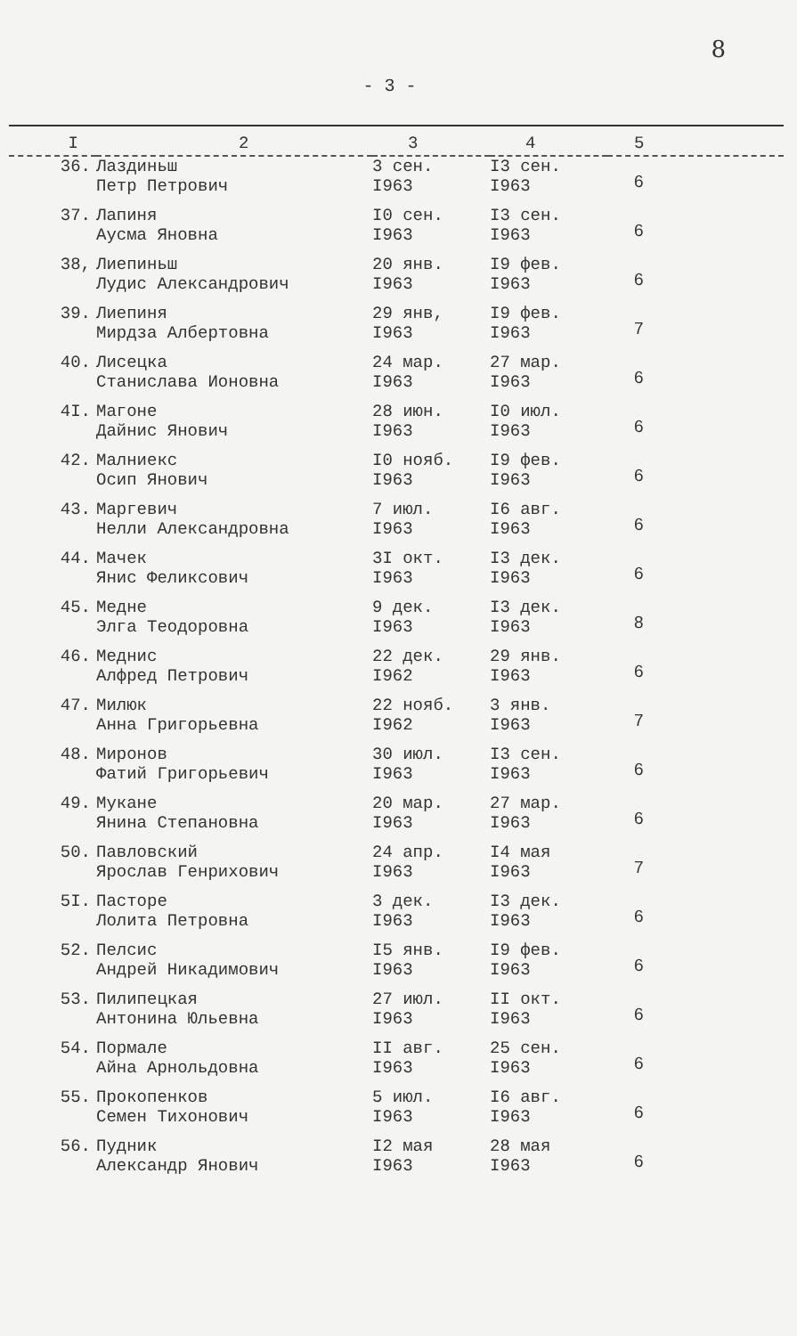- 3 -
8
| I | 2 | 3 | 4 | 5 |
| --- | --- | --- | --- | --- |
| 36. | Лаздиньш Петр Петрович | 3 сен. I963 | I3 сен. I963 | 6 |
| 37. | Лапиня Аусма Яновна | I0 сен. I963 | I3 сен. I963 | 6 |
| 38, | Лиепиньш Лудис Александрович | 20 янв. I963 | I9 фев. I963 | 6 |
| 39. | Лиепиня Мирдза Албертовна | 29 янв, I963 | I9 фев. I963 | 7 |
| 40. | Лисецка Станислава Ионовна | 24 мар. I963 | 27 мар. I963 | 6 |
| 4I. | Магоне Дайнис Янович | 28 июн. I963 | I0 июл. I963 | 6 |
| 42. | Малниекс Осип Янович | I0 нояб. I963 | I9 фев. I963 | 6 |
| 43. | Маргевич Нелли Александровна | 7 июл. I963 | I6 авг. I963 | 6 |
| 44. | Мачек Янис Феликсович | 3I окт. I963 | I3 дек. I963 | 6 |
| 45. | Медне Элга Теодоровна | 9 дек. I963 | I3 дек. I963 | 8 |
| 46. | Меднис Алфред Петрович | 22 дек. I962 | 29 янв. I963 | 6 |
| 47. | Милюк Анна Григорьевна | 22 нояб. I962 | 3 янв. I963 | 7 |
| 48. | Миронов Фатий Григорьевич | 30 июл. I963 | I3 сен. I963 | 6 |
| 49. | Мукане Янина Степановна | 20 мар. I963 | 27 мар. I963 | 6 |
| 50. | Павловский Ярослав Генрихович | 24 апр. I963 | I4 мая I963 | 7 |
| 5I. | Пасторе Лолита Петровна | 3 дек. I963 | I3 дек. I963 | 6 |
| 52. | Пелсис Андрей Никадимович | I5 янв. I963 | I9 фев. I963 | 6 |
| 53. | Пилипецкая Антонина Юльевна | 27 июл. I963 | II окт. I963 | 6 |
| 54. | Пормале Айна Арнольдовна | II авг. I963 | 25 сен. I963 | 6 |
| 55. | Прокопенков Семен Тихонович | 5 июл. I963 | I6 авг. I963 | 6 |
| 56. | Пудник Александр Янович | I2 мая I963 | 28 мая I963 | 6 |